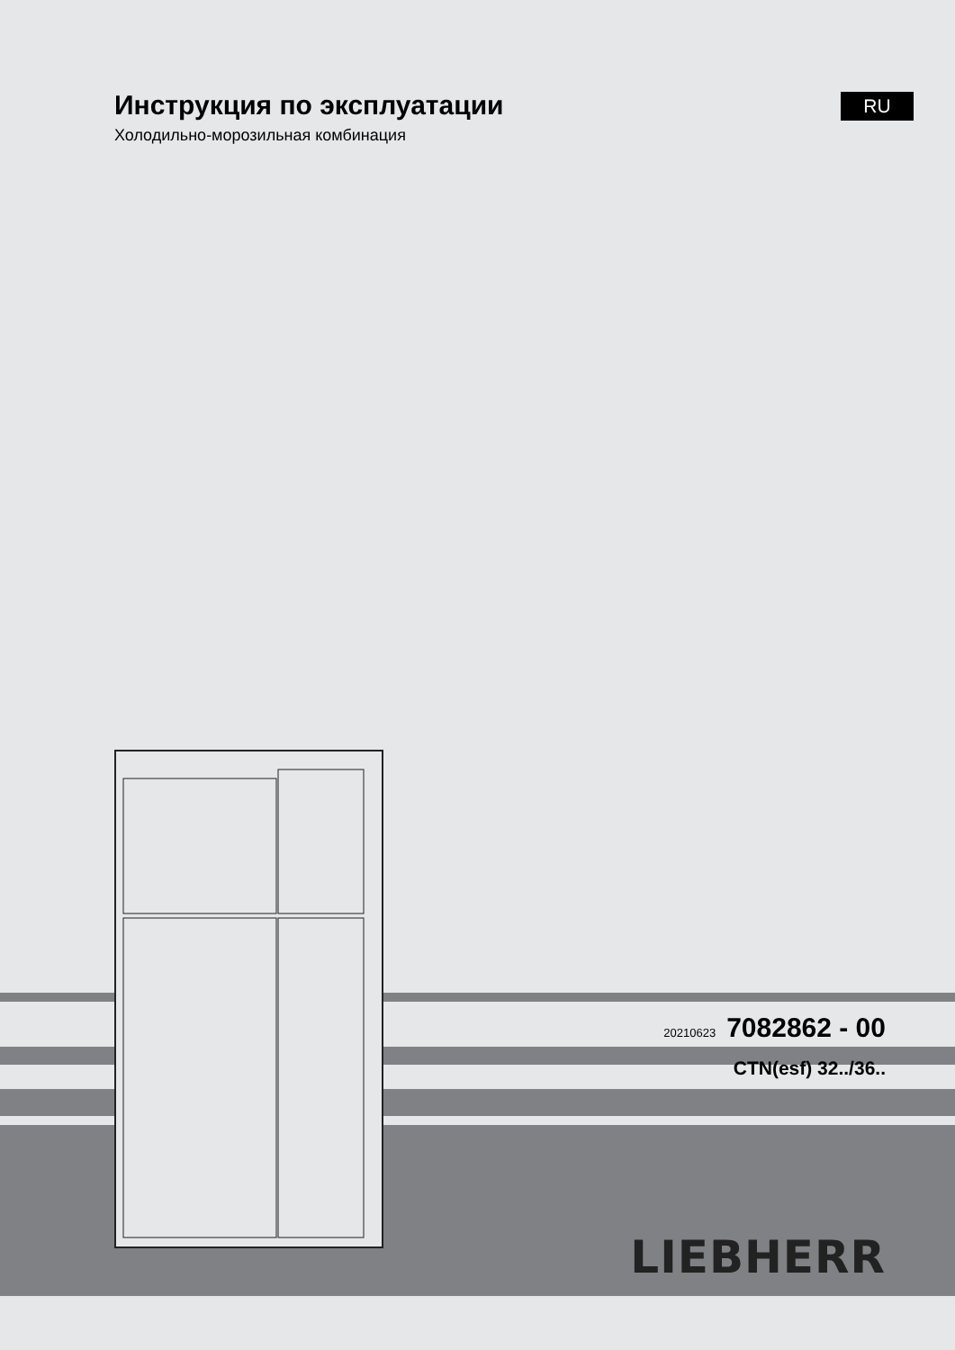Инструкция по эксплуатации
Холодильно-морозильная комбинация
RU
20210623 7082862 - 00
CTN(esf) 32../36..
LIEBHERR